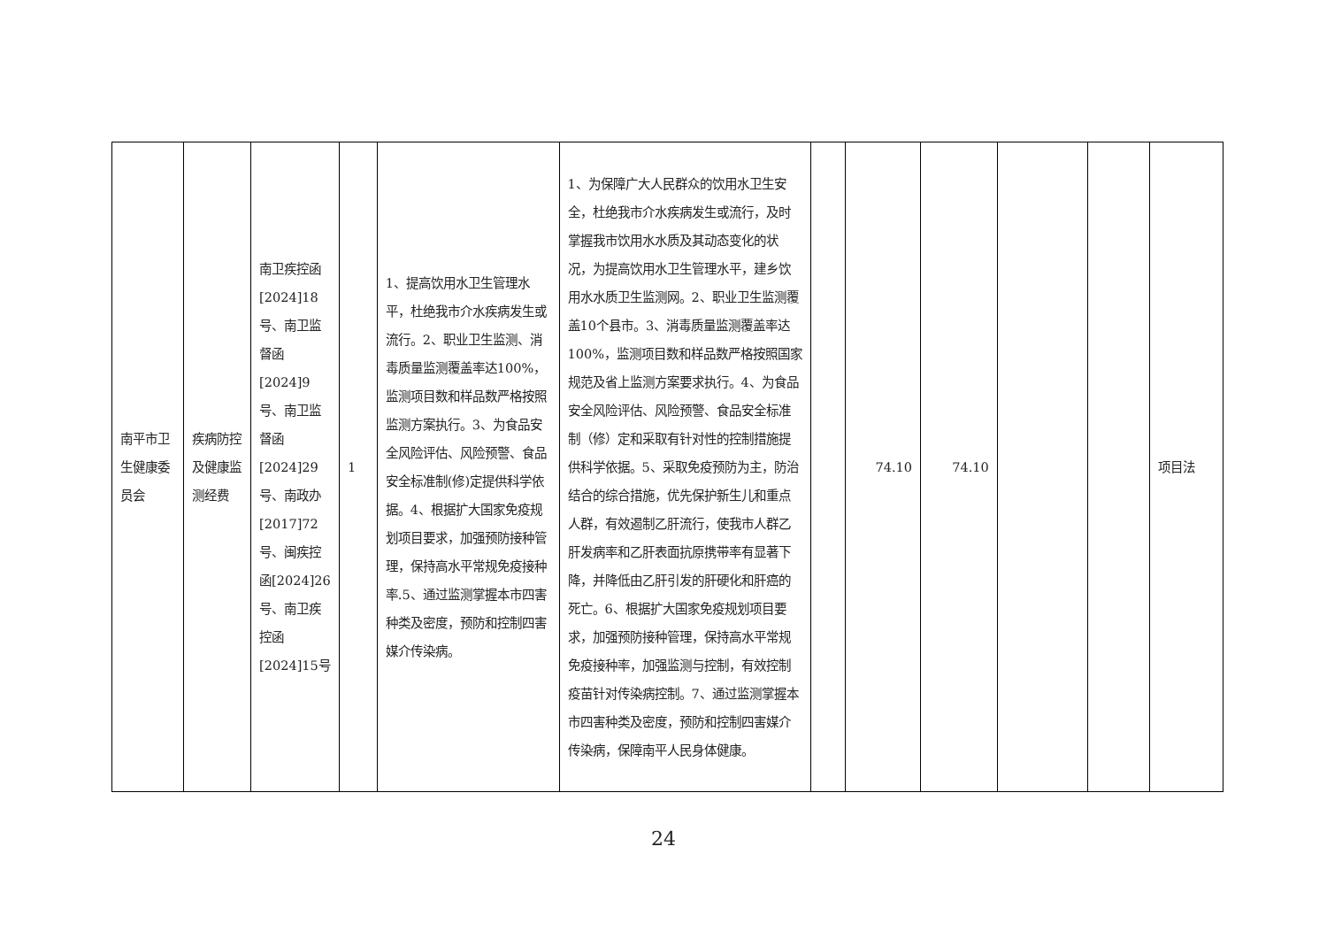| 南平市卫生健康委员会 | 疾病防控及健康监测经费 | 南卫疾控函[2024]18号、南卫监督函[2024]9号、南卫监督函[2024]29号、南政办[2017]72号、闽疾控函[2024]26号、南卫疾控函[2024]15号 | 1 | 1、提高饮用水卫生管理水平，杜绝我市介水疾病发生或流行。2、职业卫生监测、消毒质量监测覆盖率达100%，监测项目数和样品数严格按照监测方案执行。3、为食品安全风险评估、风险预警、食品安全标准制(修)定提供科学依据。4、根据扩大国家免疫规划项目要求，加强预防接种管理，保持高水平常规免疫接种率.5、通过监测掌握本市四害种类及密度，预防和控制四害媒介传染病。 | 1、为保障广大人民群众的饮用水卫生安全，杜绝我市介水疾病发生或流行，及时掌握我市饮用水水质及其动态变化的状况，为提高饮用水卫生管理水平，建乡饮用水水质卫生监测网。2、职业卫生监测覆盖10个县市。3、消毒质量监测覆盖率达100%，监测项目数和样品数严格按照国家规范及省上监测方案要求执行。4、为食品安全风险评估、风险预警、食品安全标准制（修）定和采取有针对性的控制措施提供科学依据。5、采取免疫预防为主，防治结合的综合措施，优先保护新生儿和重点人群，有效遏制乙肝流行，使我市人群乙肝发病率和乙肝表面抗原携带率有显著下降，并降低由乙肝引发的肝硬化和肝癌的死亡。6、根据扩大国家免疫规划项目要求，加强预防接种管理，保持高水平常规免疫接种率，加强监测与控制，有效控制疫苗针对传染病控制。7、通过监测掌握本市四害种类及密度，预防和控制四害媒介传染病，保障南平人民身体健康。 | | 74.10 | 74.10 | | | 项目法 |
24